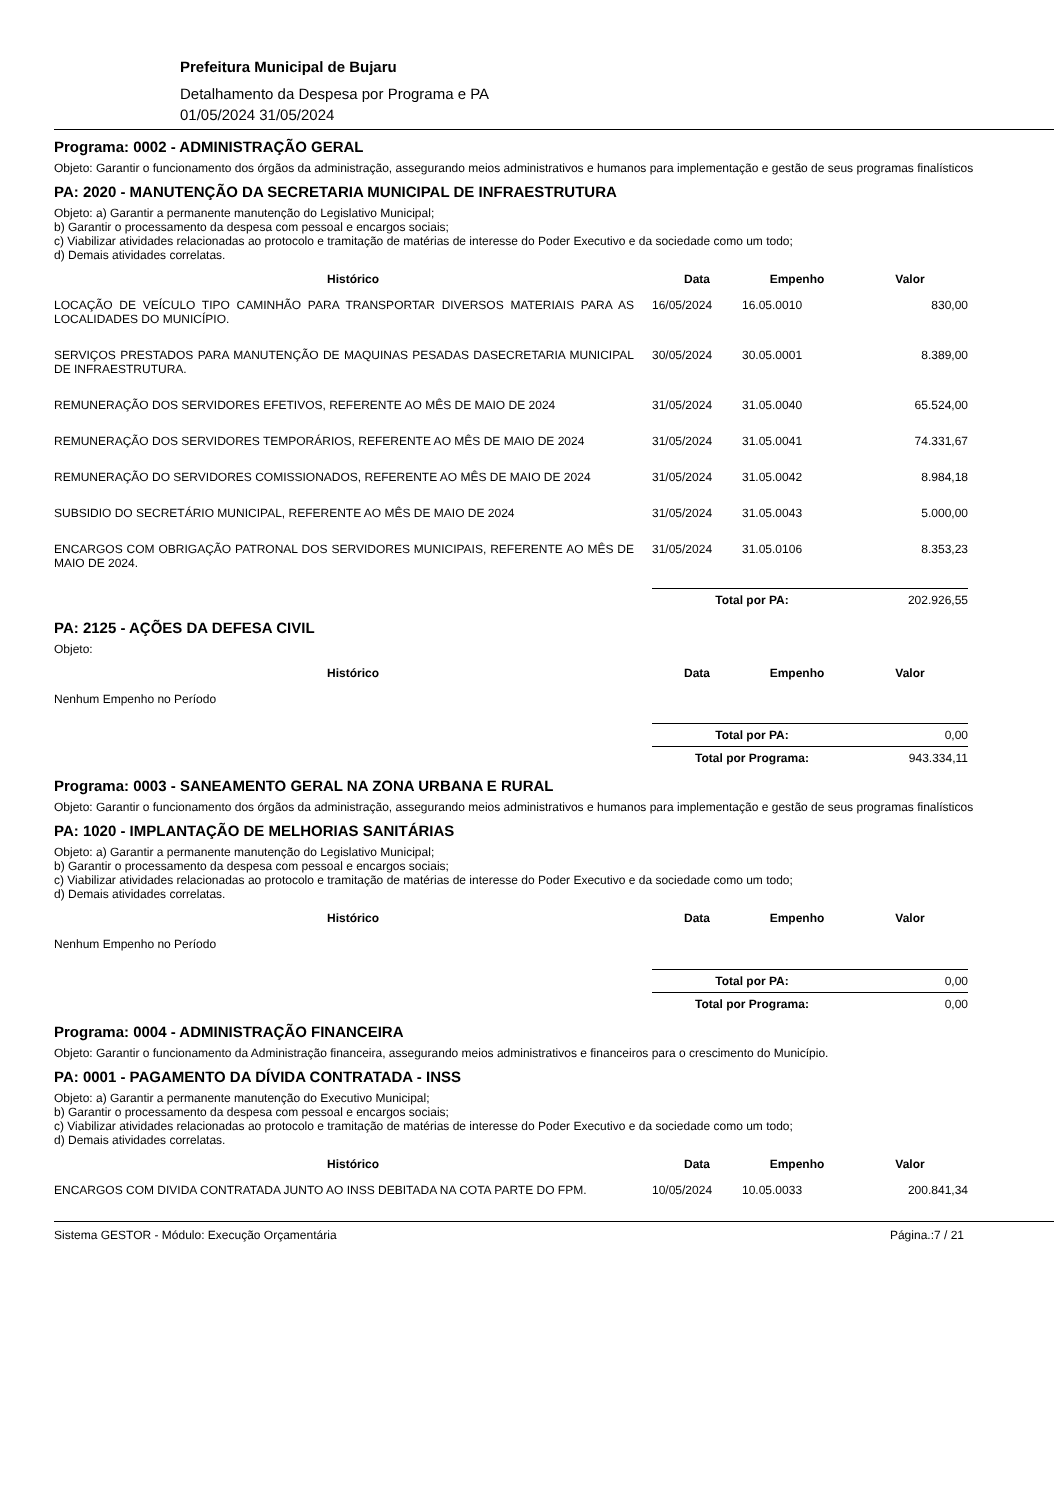Prefeitura Municipal de Bujaru
Detalhamento da Despesa por Programa e PA
01/05/2024 31/05/2024
Programa: 0002 - ADMINISTRAÇÃO GERAL
Objeto: Garantir o funcionamento dos órgãos da administração, assegurando meios administrativos e humanos para implementação e gestão de seus programas finalísticos
PA: 2020 - MANUTENÇÃO DA SECRETARIA MUNICIPAL DE INFRAESTRUTURA
Objeto: a) Garantir a permanente manutenção do Legislativo Municipal;
b) Garantir o processamento da despesa com pessoal e encargos sociais;
c) Viabilizar atividades relacionadas ao protocolo e tramitação de matérias de interesse do Poder Executivo e da sociedade como um todo;
d) Demais atividades correlatas.
| Histórico | Data | Empenho | Valor |
| --- | --- | --- | --- |
| LOCAÇÃO DE VEÍCULO TIPO CAMINHÃO PARA TRANSPORTAR DIVERSOS MATERIAIS PARA AS LOCALIDADES DO MUNICÍPIO. | 16/05/2024 | 16.05.0010 | 830,00 |
| SERVIÇOS PRESTADOS PARA MANUTENÇÃO DE MAQUINAS PESADAS DASECRETARIA MUNICIPAL DE INFRAESTRUTURA. | 30/05/2024 | 30.05.0001 | 8.389,00 |
| REMUNERAÇÃO DOS SERVIDORES EFETIVOS, REFERENTE AO MÊS DE MAIO DE 2024 | 31/05/2024 | 31.05.0040 | 65.524,00 |
| REMUNERAÇÃO DOS SERVIDORES TEMPORÁRIOS, REFERENTE AO MÊS DE MAIO DE 2024 | 31/05/2024 | 31.05.0041 | 74.331,67 |
| REMUNERAÇÃO DO SERVIDORES COMISSIONADOS, REFERENTE AO MÊS DE MAIO DE 2024 | 31/05/2024 | 31.05.0042 | 8.984,18 |
| SUBSIDIO DO SECRETÁRIO MUNICIPAL, REFERENTE AO MÊS DE MAIO DE 2024 | 31/05/2024 | 31.05.0043 | 5.000,00 |
| ENCARGOS COM OBRIGAÇÃO PATRONAL DOS SERVIDORES MUNICIPAIS, REFERENTE AO MÊS DE MAIO DE 2024. | 31/05/2024 | 31.05.0106 | 8.353,23 |
| | Total por PA: | | 202.926,55 |
PA: 2125 - AÇÕES DA DEFESA CIVIL
Objeto:
| Histórico | Data | Empenho | Valor |
| --- | --- | --- | --- |
| Nenhum Empenho no Período | | | |
| | Total por PA: | | 0,00 |
| | Total por Programa: | | 943.334,11 |
Programa: 0003 - SANEAMENTO GERAL NA ZONA URBANA E RURAL
Objeto: Garantir o funcionamento dos órgãos da administração, assegurando meios administrativos e humanos para implementação e gestão de seus programas finalísticos
PA: 1020 - IMPLANTAÇÃO DE MELHORIAS SANITÁRIAS
Objeto: a) Garantir a permanente manutenção do Legislativo Municipal;
b) Garantir o processamento da despesa com pessoal e encargos sociais;
c) Viabilizar atividades relacionadas ao protocolo e tramitação de matérias de interesse do Poder Executivo e da sociedade como um todo;
d) Demais atividades correlatas.
| Histórico | Data | Empenho | Valor |
| --- | --- | --- | --- |
| Nenhum Empenho no Período | | | |
| | Total por PA: | | 0,00 |
| | Total por Programa: | | 0,00 |
Programa: 0004 - ADMINISTRAÇÃO FINANCEIRA
Objeto: Garantir o funcionamento da Administração financeira, assegurando meios administrativos e financeiros para o crescimento do Município.
PA: 0001 - PAGAMENTO DA DÍVIDA CONTRATADA - INSS
Objeto: a) Garantir a permanente manutenção do Executivo Municipal;
b) Garantir o processamento da despesa com pessoal e encargos sociais;
c) Viabilizar atividades relacionadas ao protocolo e tramitação de matérias de interesse do Poder Executivo e da sociedade como um todo;
d) Demais atividades correlatas.
| Histórico | Data | Empenho | Valor |
| --- | --- | --- | --- |
| ENCARGOS COM DIVIDA CONTRATADA JUNTO AO INSS DEBITADA NA COTA PARTE DO FPM. | 10/05/2024 | 10.05.0033 | 200.841,34 |
Sistema GESTOR - Módulo: Execução Orçamentária Página.:7 / 21